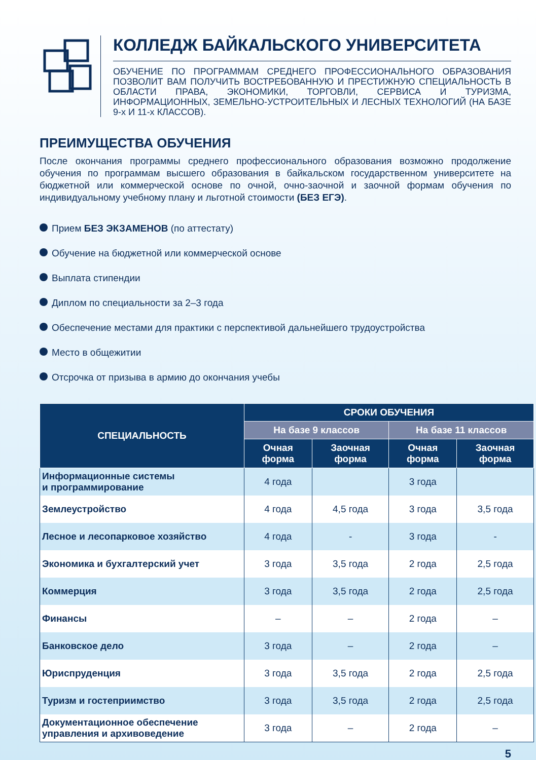КОЛЛЕДЖ БАЙКАЛЬСКОГО УНИВЕРСИТЕТА
ОБУЧЕНИЕ ПО ПРОГРАММАМ СРЕДНЕГО ПРОФЕССИОНАЛЬНОГО ОБРАЗОВАНИЯ ПОЗВОЛИТ ВАМ ПОЛУЧИТЬ ВОСТРЕБОВАННУЮ И ПРЕСТИЖНУЮ СПЕЦИАЛЬНОСТЬ В ОБЛАСТИ ПРАВА, ЭКОНОМИКИ, ТОРГОВЛИ, СЕРВИСА И ТУРИЗМА, ИНФОРМАЦИОННЫХ, ЗЕМЕЛЬНО-УСТРОИТЕЛЬНЫХ И ЛЕСНЫХ ТЕХНОЛОГИЙ (НА БАЗЕ 9-х И 11-х КЛАССОВ).
ПРЕИМУЩЕСТВА ОБУЧЕНИЯ
После окончания программы среднего профессионального образования возможно продолжение обучения по программам высшего образования в байкальском государственном университете на бюджетной или коммерческой основе по очной, очно-заочной и заочной формам обучения по индивидуальному учебному плану и льготной стоимости (БЕЗ ЕГЭ).
Прием БЕЗ ЭКЗАМЕНОВ (по аттестату)
Обучение на бюджетной или коммерческой основе
Выплата стипендии
Диплом по специальности за 2–3 года
Обеспечение местами для практики с перспективой дальнейшего трудоустройства
Место в общежитии
Отсрочка от призыва в армию до окончания учебы
| СПЕЦИАЛЬНОСТЬ | СРОКИ ОБУЧЕНИЯ | | | |
| --- | --- | --- | --- | --- |
| | На базе 9 классов | | На базе 11 классов | |
| | Очная форма | Заочная форма | Очная форма | Заочная форма |
| Информационные системы и программирование | 4 года | | 3 года | |
| Землеустройство | 4 года | 4,5 года | 3 года | 3,5 года |
| Лесное и лесопарковое хозяйство | 4 года | - | 3 года | - |
| Экономика и бухгалтерский учет | 3 года | 3,5 года | 2 года | 2,5 года |
| Коммерция | 3 года | 3,5 года | 2 года | 2,5 года |
| Финансы | – | – | 2 года | – |
| Банковское дело | 3 года | – | 2 года | – |
| Юриспруденция | 3 года | 3,5 года | 2 года | 2,5 года |
| Туризм и гостеприимство | 3 года | 3,5 года | 2 года | 2,5 года |
| Документационное обеспечение управления и архивоведение | 3 года | – | 2 года | – |
5